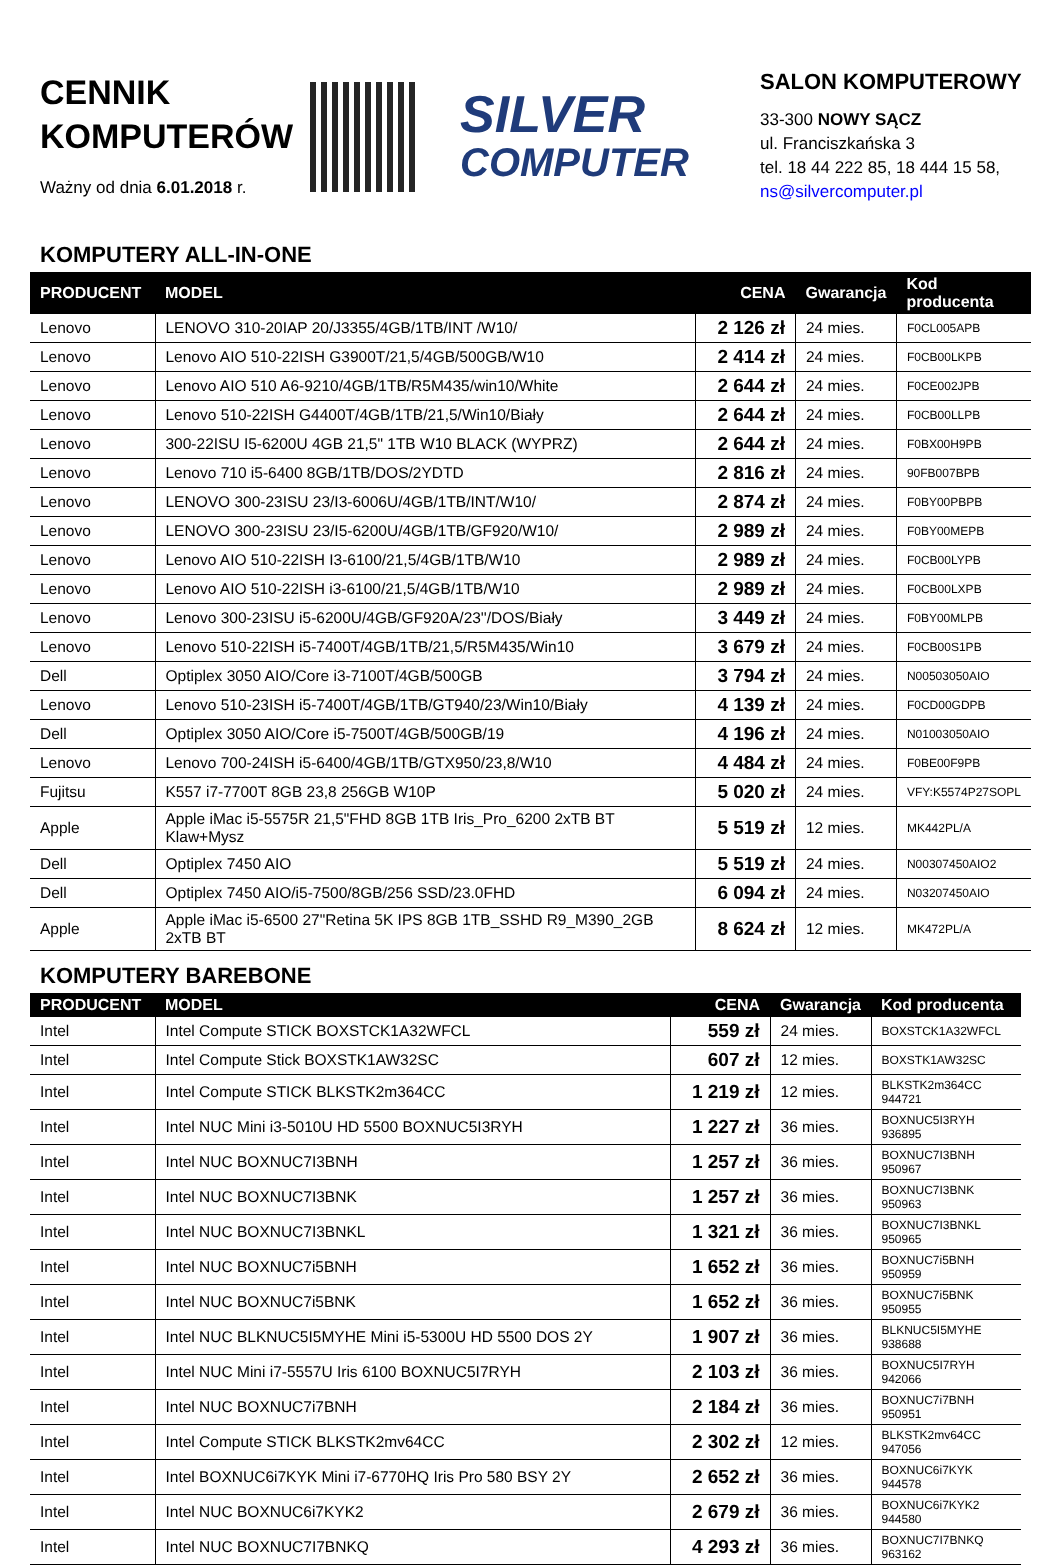CENNIK
KOMPUTERÓW
Ważny od dnia 6.01.2018 r.
SILVER
COMPUTER
SALON KOMPUTEROWY
33-300 NOWY SĄCZ
ul. Franciszkańska 3
tel. 18 44 222 85, 18 444 15 58,
ns@silvercomputer.pl
KOMPUTERY ALL-IN-ONE
| PRODUCENT | MODEL | CENA | Gwarancja | Kod producenta |
| --- | --- | --- | --- | --- |
| Lenovo | LENOVO 310-20IAP 20/J3355/4GB/1TB/INT /W10/ | 2 126 zł | 24 mies. | F0CL005APB |
| Lenovo | Lenovo AIO 510-22ISH G3900T/21,5/4GB/500GB/W10 | 2 414 zł | 24 mies. | F0CB00LKPB |
| Lenovo | Lenovo AIO 510 A6-9210/4GB/1TB/R5M435/win10/White | 2 644 zł | 24 mies. | F0CE002JPB |
| Lenovo | Lenovo 510-22ISH G4400T/4GB/1TB/21,5/Win10/Biały | 2 644 zł | 24 mies. | F0CB00LLPB |
| Lenovo | 300-22ISU I5-6200U 4GB 21,5" 1TB W10 BLACK (WYPRZ) | 2 644 zł | 24 mies. | F0BX00H9PB |
| Lenovo | Lenovo 710 i5-6400 8GB/1TB/DOS/2YDTD | 2 816 zł | 24 mies. | 90FB007BPB |
| Lenovo | LENOVO 300-23ISU 23/I3-6006U/4GB/1TB/INT/W10/ | 2 874 zł | 24 mies. | F0BY00PBPB |
| Lenovo | LENOVO 300-23ISU 23/I5-6200U/4GB/1TB/GF920/W10/ | 2 989 zł | 24 mies. | F0BY00MEPB |
| Lenovo | Lenovo AIO 510-22ISH I3-6100/21,5/4GB/1TB/W10 | 2 989 zł | 24 mies. | F0CB00LYPB |
| Lenovo | Lenovo AIO 510-22ISH i3-6100/21,5/4GB/1TB/W10 | 2 989 zł | 24 mies. | F0CB00LXPB |
| Lenovo | Lenovo 300-23ISU i5-6200U/4GB/GF920A/23''/DOS/Biały | 3 449 zł | 24 mies. | F0BY00MLPB |
| Lenovo | Lenovo 510-22ISH i5-7400T/4GB/1TB/21,5/R5M435/Win10 | 3 679 zł | 24 mies. | F0CB00S1PB |
| Dell | Optiplex 3050 AIO/Core i3-7100T/4GB/500GB | 3 794 zł | 24 mies. | N00503050AIO |
| Lenovo | Lenovo 510-23ISH i5-7400T/4GB/1TB/GT940/23/Win10/Biały | 4 139 zł | 24 mies. | F0CD00GDPB |
| Dell | Optiplex 3050 AIO/Core i5-7500T/4GB/500GB/19 | 4 196 zł | 24 mies. | N01003050AIO |
| Lenovo | Lenovo 700-24ISH i5-6400/4GB/1TB/GTX950/23,8/W10 | 4 484 zł | 24 mies. | F0BE00F9PB |
| Fujitsu | K557 i7-7700T 8GB 23,8 256GB W10P | 5 020 zł | 24 mies. | VFY:K5574P27SOPL |
| Apple | Apple iMac i5-5575R 21,5"FHD 8GB 1TB Iris_Pro_6200 2xTB BT Klaw+Mysz | 5 519 zł | 12 mies. | MK442PL/A |
| Dell | Optiplex 7450 AIO | 5 519 zł | 24 mies. | N00307450AIO2 |
| Dell | Optiplex 7450 AIO/i5-7500/8GB/256 SSD/23.0FHD | 6 094 zł | 24 mies. | N03207450AIO |
| Apple | Apple iMac i5-6500 27"Retina 5K IPS 8GB 1TB_SSHD R9_M390_2GB 2xTB BT | 8 624 zł | 12 mies. | MK472PL/A |
KOMPUTERY BAREBONE
| PRODUCENT | MODEL | CENA | Gwarancja | Kod producenta |
| --- | --- | --- | --- | --- |
| Intel | Intel Compute STICK BOXSTCK1A32WFCL | 559 zł | 24 mies. | BOXSTCK1A32WFCL |
| Intel | Intel Compute Stick BOXSTK1AW32SC | 607 zł | 12 mies. | BOXSTK1AW32SC |
| Intel | Intel Compute STICK BLKSTK2m364CC | 1 219 zł | 12 mies. | BLKSTK2m364CC 944721 |
| Intel | Intel NUC Mini i3-5010U HD 5500 BOXNUC5I3RYH | 1 227 zł | 36 mies. | BOXNUC5I3RYH 936895 |
| Intel | Intel NUC BOXNUC7I3BNH | 1 257 zł | 36 mies. | BOXNUC7I3BNH 950967 |
| Intel | Intel NUC BOXNUC7I3BNK | 1 257 zł | 36 mies. | BOXNUC7I3BNK 950963 |
| Intel | Intel NUC BOXNUC7I3BNKL | 1 321 zł | 36 mies. | BOXNUC7I3BNKL 950965 |
| Intel | Intel NUC BOXNUC7i5BNH | 1 652 zł | 36 mies. | BOXNUC7i5BNH 950959 |
| Intel | Intel NUC BOXNUC7i5BNK | 1 652 zł | 36 mies. | BOXNUC7i5BNK 950955 |
| Intel | Intel NUC BLKNUC5I5MYHE Mini i5-5300U HD 5500 DOS 2Y | 1 907 zł | 36 mies. | BLKNUC5I5MYHE 938688 |
| Intel | Intel NUC Mini i7-5557U Iris 6100 BOXNUC5I7RYH | 2 103 zł | 36 mies. | BOXNUC5I7RYH 942066 |
| Intel | Intel NUC BOXNUC7i7BNH | 2 184 zł | 36 mies. | BOXNUC7i7BNH 950951 |
| Intel | Intel Compute STICK BLKSTK2mv64CC | 2 302 zł | 12 mies. | BLKSTK2mv64CC 947056 |
| Intel | Intel BOXNUC6i7KYK Mini i7-6770HQ Iris Pro 580 BSY 2Y | 2 652 zł | 36 mies. | BOXNUC6i7KYK 944578 |
| Intel | Intel NUC BOXNUC6i7KYK2 | 2 679 zł | 36 mies. | BOXNUC6i7KYK2 944580 |
| Intel | Intel NUC BOXNUC7I7BNKQ | 4 293 zł | 36 mies. | BOXNUC7I7BNKQ 963162 |